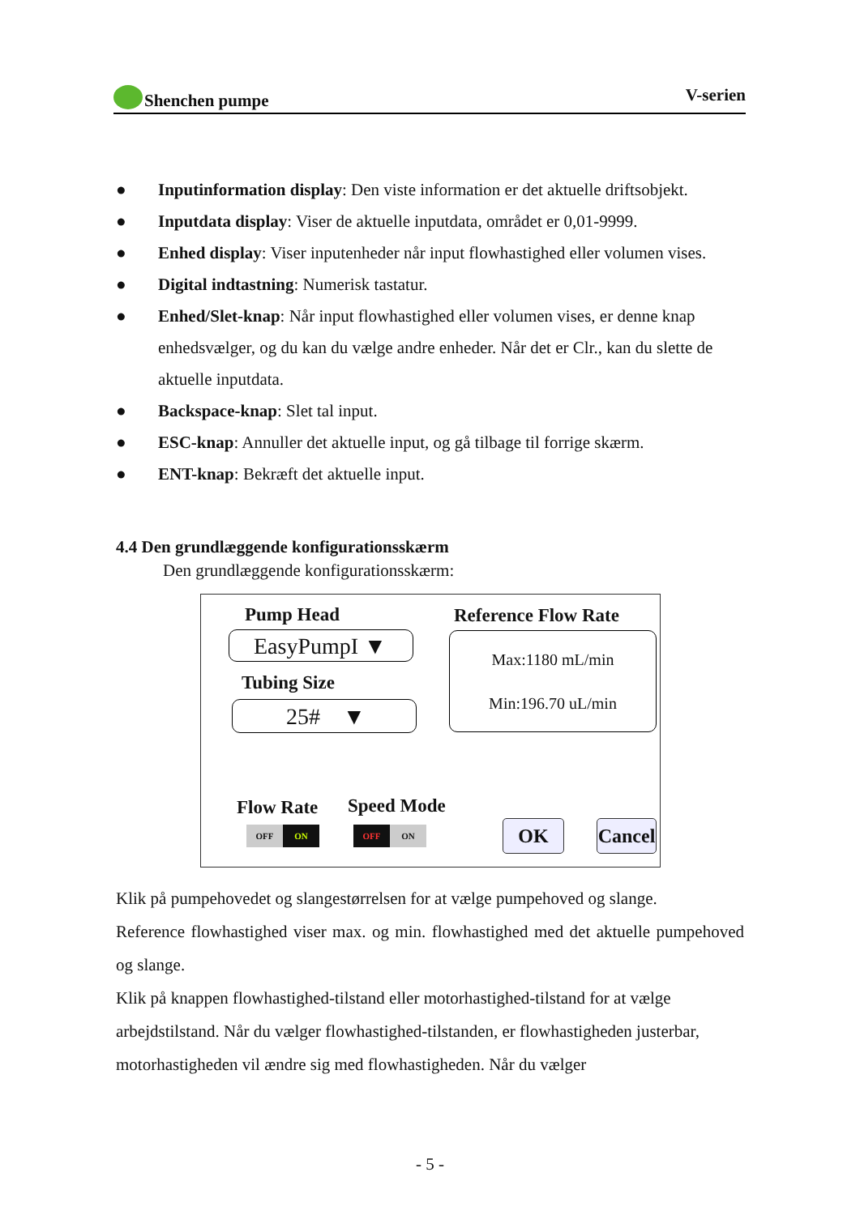Shenchen pumpe V-serien
● Inputinformation display: Den viste information er det aktuelle driftsobjekt.
● Inputdata display: Viser de aktuelle inputdata, området er 0,01-9999.
● Enhed display: Viser inputenheder når input flowhastighed eller volumen vises.
● Digital indtastning: Numerisk tastatur.
● Enhed/Slet-knap: Når input flowhastighed eller volumen vises, er denne knap enhedsvælger, og du kan du vælge andre enheder. Når det er Clr., kan du slette de aktuelle inputdata.
● Backspace-knap: Slet tal input.
● ESC-knap: Annuller det aktuelle input, og gå tilbage til forrige skærm.
● ENT-knap: Bekræft det aktuelle input.
4.4 Den grundlæggende konfigurationsskærm
Den grundlæggende konfigurationsskærm:
Pump Head
EasyPumpI ▼
Tubing Size
25# ▼
Reference Flow Rate
Max:1180 mL/min
Min:196.70 uL/min
Flow Rate Speed Mode
OFF ON OFF ON OK
Cancel
Klik på pumpehovedet og slangestørrelsen for at vælge pumpehoved og slange.
Reference flowhastighed viser max. og min. flowhastighed med det aktuelle pumpehoved og slange.
Klik på knappen flowhastighed-tilstand eller motorhastighed-tilstand for at vælge arbejdstilstand. Når du vælger flowhastighed-tilstanden, er flowhastigheden justerbar, motorhastigheden vil ændre sig med flowhastigheden. Når du vælger
- 5 -